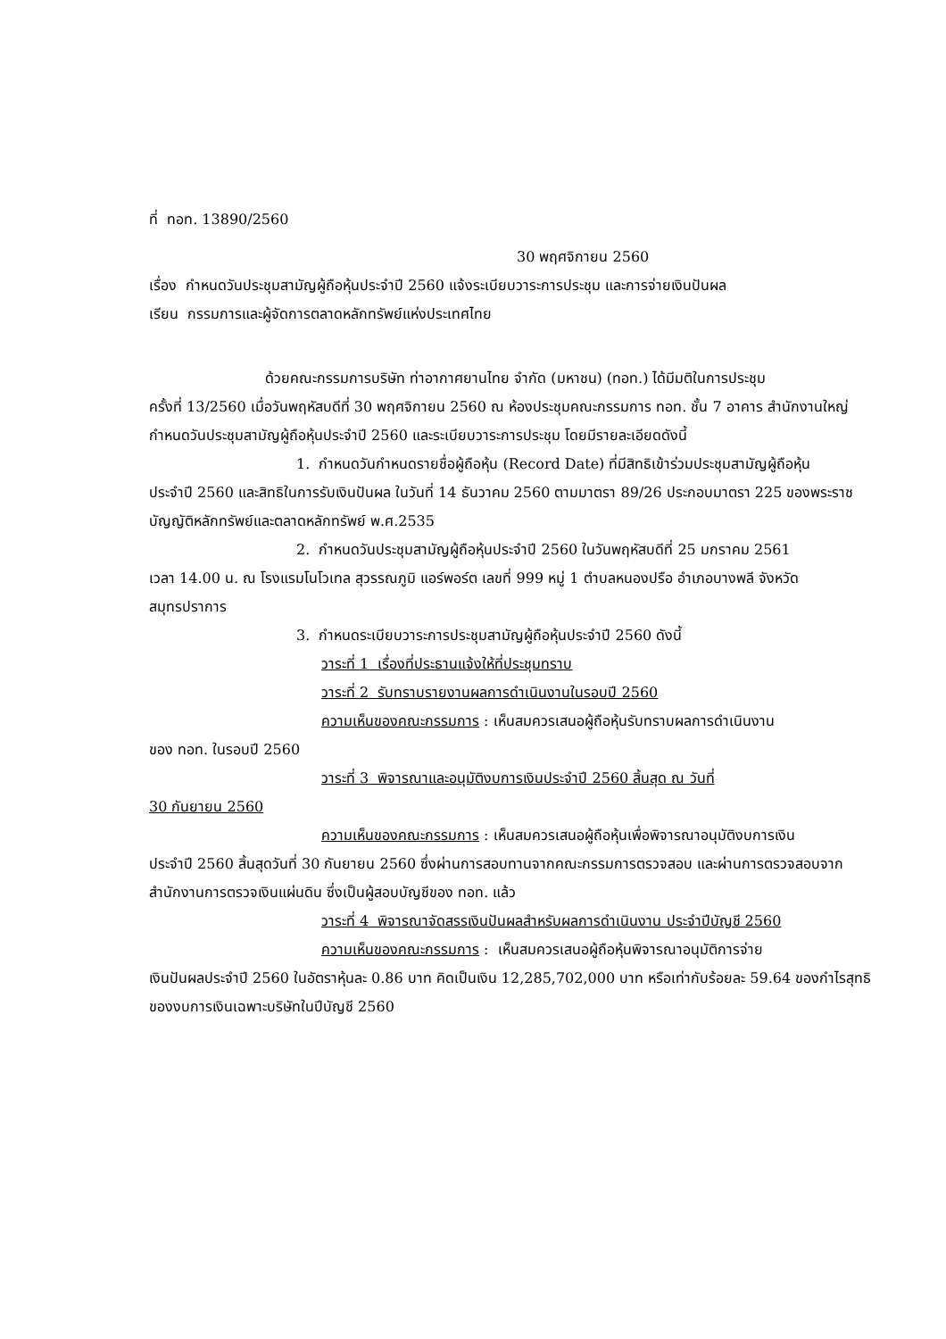ที่ ทอท. 13890/2560
30 พฤศจิกายน 2560
เรื่อง กำหนดวันประชุมสามัญผู้ถือหุ้นประจำปี 2560 แจ้งระเบียบวาระการประชุม และการจ่ายเงินปันผล
เรียน กรรมการและผู้จัดการตลาดหลักทรัพย์แห่งประเทศไทย
ด้วยคณะกรรมการบริษัท ท่าอากาศยานไทย จำกัด (มหาชน) (ทอท.) ได้มีมติในการประชุม
ครั้งที่ 13/2560 เมื่อวันพฤหัสบดีที่ 30 พฤศจิกายน 2560 ณ ห้องประชุมคณะกรรมการ ทอท. ชั้น 7 อาคาร สำนักงานใหญ่ กำหนดวันประชุมสามัญผู้ถือหุ้นประจำปี 2560 และระเบียบวาระการประชุม โดยมีรายละเอียดดังนี้
1. กำหนดวันกำหนดรายชื่อผู้ถือหุ้น (Record Date) ที่มีสิทธิเข้าร่วมประชุมสามัญผู้ถือหุ้น
ประจำปี 2560 และสิทธิในการรับเงินปันผล ในวันที่ 14 ธันวาคม 2560 ตามมาตรา 89/26 ประกอบมาตรา 225 ของพระราชบัญญัติหลักทรัพย์และตลาดหลักทรัพย์ พ.ศ.2535
2. กำหนดวันประชุมสามัญผู้ถือหุ้นประจำปี 2560 ในวันพฤหัสบดีที่ 25 มกราคม 2561
เวลา 14.00 น. ณ โรงแรมโนโวเทล สุวรรณภูมิ แอร์พอร์ต เลขที่ 999 หมู่ 1 ตำบลหนองปรือ อำเภอบางพลี จังหวัดสมุทรปราการ
3. กำหนดระเบียบวาระการประชุมสามัญผู้ถือหุ้นประจำปี 2560 ดังนี้
วาระที่ 1 เรื่องที่ประธานแจ้งให้ที่ประชุมทราบ
วาระที่ 2 รับทราบรายงานผลการดำเนินงานในรอบปี 2560
ความเห็นของคณะกรรมการ : เห็นสมควรเสนอผู้ถือหุ้นรับทราบผลการดำเนินงาน
ของ ทอท. ในรอบปี 2560
วาระที่ 3 พิจารณาและอนุมัติงบการเงินประจำปี 2560 สิ้นสุด ณ วันที่
30 กันยายน 2560
ความเห็นของคณะกรรมการ : เห็นสมควรเสนอผู้ถือหุ้นเพื่อพิจารณาอนุมัติงบการเงิน
ประจำปี 2560 สิ้นสุดวันที่ 30 กันยายน 2560 ซึ่งผ่านการสอบทานจากคณะกรรมการตรวจสอบ และผ่านการตรวจสอบจากสำนักงานการตรวจเงินแผ่นดิน ซึ่งเป็นผู้สอบบัญชีของ ทอท. แล้ว
วาระที่ 4 พิจารณาจัดสรรเงินปันผลสำหรับผลการดำเนินงาน ประจำปีบัญชี 2560
ความเห็นของคณะกรรมการ : เห็นสมควรเสนอผู้ถือหุ้นพิจารณาอนุมัติการจ่าย
เงินปันผลประจำปี 2560 ในอัตราหุ้นละ 0.86 บาท คิดเป็นเงิน 12,285,702,000 บาท หรือเท่ากับร้อยละ 59.64 ของกำไรสุทธิของงบการเงินเฉพาะบริษัทในปีบัญชี 2560